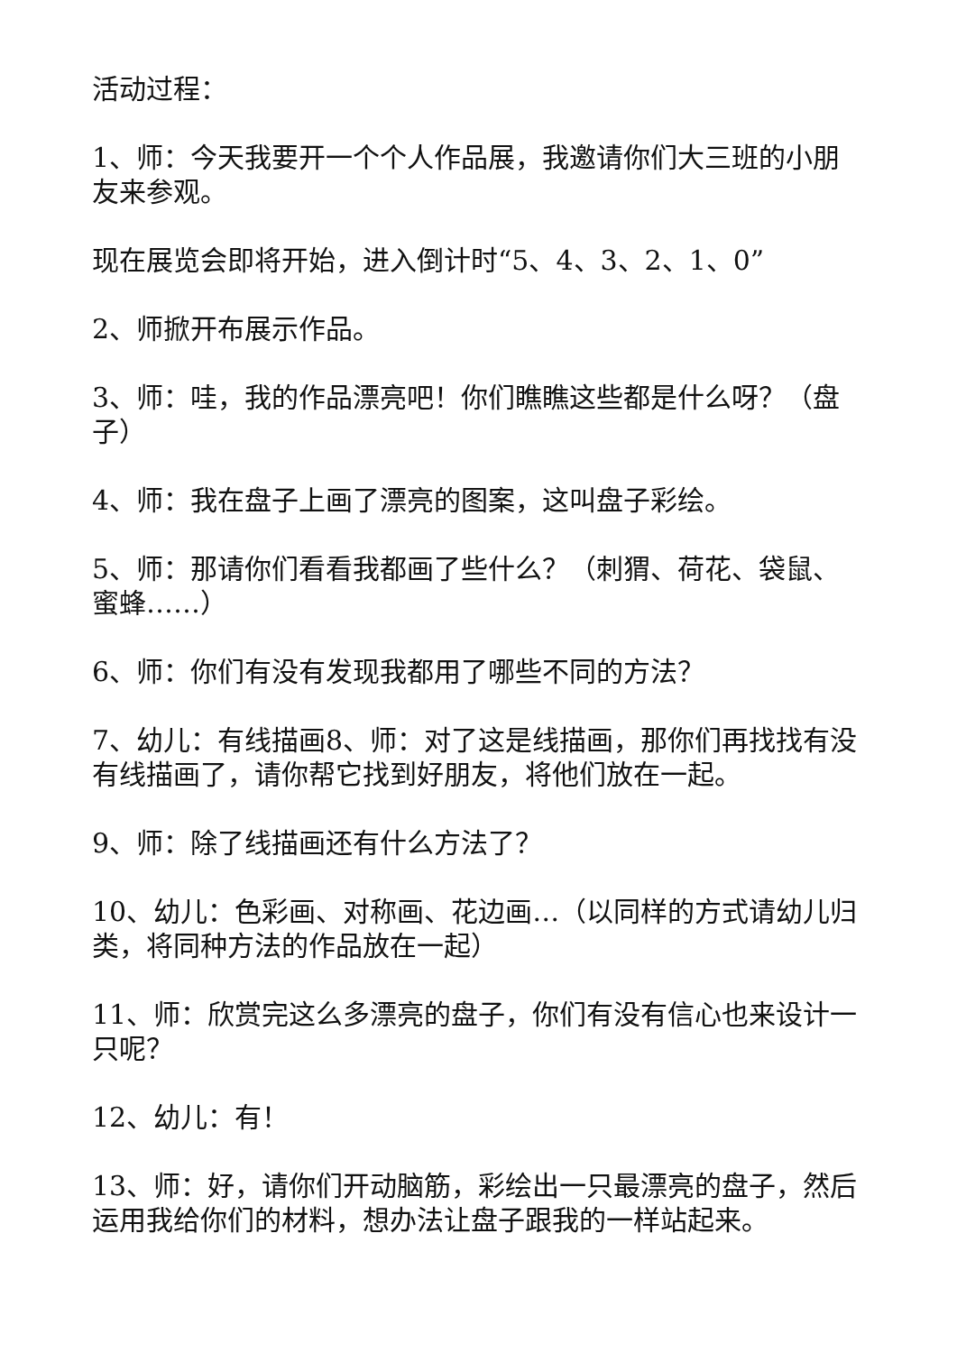活动过程：
1、师：今天我要开一个个人作品展，我邀请你们大三班的小朋友来参观。
现在展览会即将开始，进入倒计时“5、4、3、2、1、0”
2、师掀开布展示作品。
3、师：哇，我的作品漂亮吧！你们瞧瞧这些都是什么呀？（盘子）
4、师：我在盘子上画了漂亮的图案，这叫盘子彩绘。
5、师：那请你们看看我都画了些什么？（刺猬、荷花、袋鼠、蜜蜂……）
6、师：你们有没有发现我都用了哪些不同的方法？
7、幼儿：有线描画8、师：对了这是线描画，那你们再找找有没有线描画了，请你帮它找到好朋友，将他们放在一起。
9、师：除了线描画还有什么方法了？
10、幼儿：色彩画、对称画、花边画…（以同样的方式请幼儿归类，将同种方法的作品放在一起）
11、师：欣赏完这么多漂亮的盘子，你们有没有信心也来设计一只呢？
12、幼儿：有！
13、师：好，请你们开动脑筋，彩绘出一只最漂亮的盘子，然后运用我给你们的材料，想办法让盘子跟我的一样站起来。